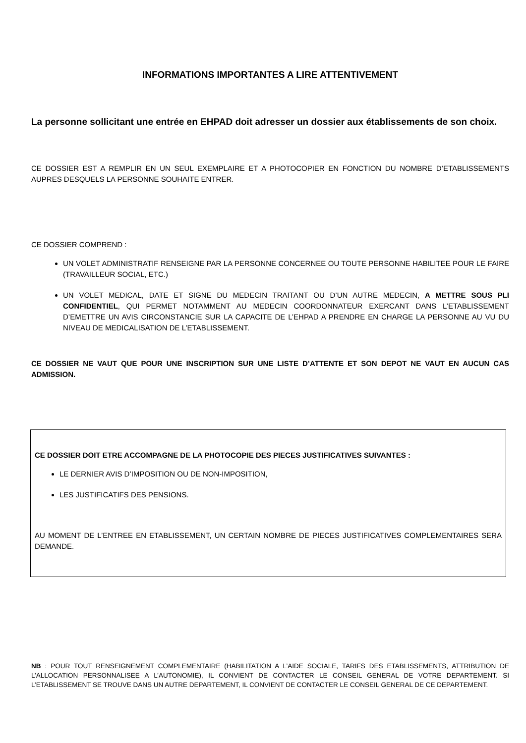INFORMATIONS IMPORTANTES A LIRE ATTENTIVEMENT
La personne sollicitant une entrée en EHPAD doit adresser un dossier aux établissements de son choix.
CE DOSSIER EST A REMPLIR EN UN SEUL EXEMPLAIRE ET A PHOTOCOPIER EN FONCTION DU NOMBRE D’ETABLISSEMENTS AUPRES DESQUELS LA PERSONNE SOUHAITE ENTRER.
CE DOSSIER COMPREND :
UN VOLET ADMINISTRATIF RENSEIGNE PAR LA PERSONNE CONCERNEE OU TOUTE PERSONNE HABILITEE POUR LE FAIRE (TRAVAILLEUR SOCIAL, ETC.)
UN VOLET MEDICAL, DATE ET SIGNE DU MEDECIN TRAITANT OU D’UN AUTRE MEDECIN, A METTRE SOUS PLI CONFIDENTIEL, QUI PERMET NOTAMMENT AU MEDECIN COORDONNATEUR EXERCANT DANS L’ETABLISSEMENT D’EMETTRE UN AVIS CIRCONSTANCIE SUR LA CAPACITE DE L’EHPAD A PRENDRE EN CHARGE LA PERSONNE AU VU DU NIVEAU DE MEDICALISATION DE L’ETABLISSEMENT.
CE DOSSIER NE VAUT QUE POUR UNE INSCRIPTION SUR UNE LISTE D’ATTENTE ET SON DEPOT NE VAUT EN AUCUN CAS ADMISSION.
CE DOSSIER DOIT ETRE ACCOMPAGNE DE LA PHOTOCOPIE DES PIECES JUSTIFICATIVES SUIVANTES :
LE DERNIER AVIS D’IMPOSITION OU DE NON-IMPOSITION,
LES JUSTIFICATIFS DES PENSIONS.
AU MOMENT DE L’ENTREE EN ETABLISSEMENT, UN CERTAIN NOMBRE DE PIECES JUSTIFICATIVES COMPLEMENTAIRES SERA DEMANDE.
NB : POUR TOUT RENSEIGNEMENT COMPLEMENTAIRE (HABILITATION A L’AIDE SOCIALE, TARIFS DES ETABLISSEMENTS, ATTRIBUTION DE L’ALLOCATION PERSONNALISEE A L’AUTONOMIE), IL CONVIENT DE CONTACTER LE CONSEIL GENERAL DE VOTRE DEPARTEMENT. SI L’ETABLISSEMENT SE TROUVE DANS UN AUTRE DEPARTEMENT, IL CONVIENT DE CONTACTER LE CONSEIL GENERAL DE CE DEPARTEMENT.